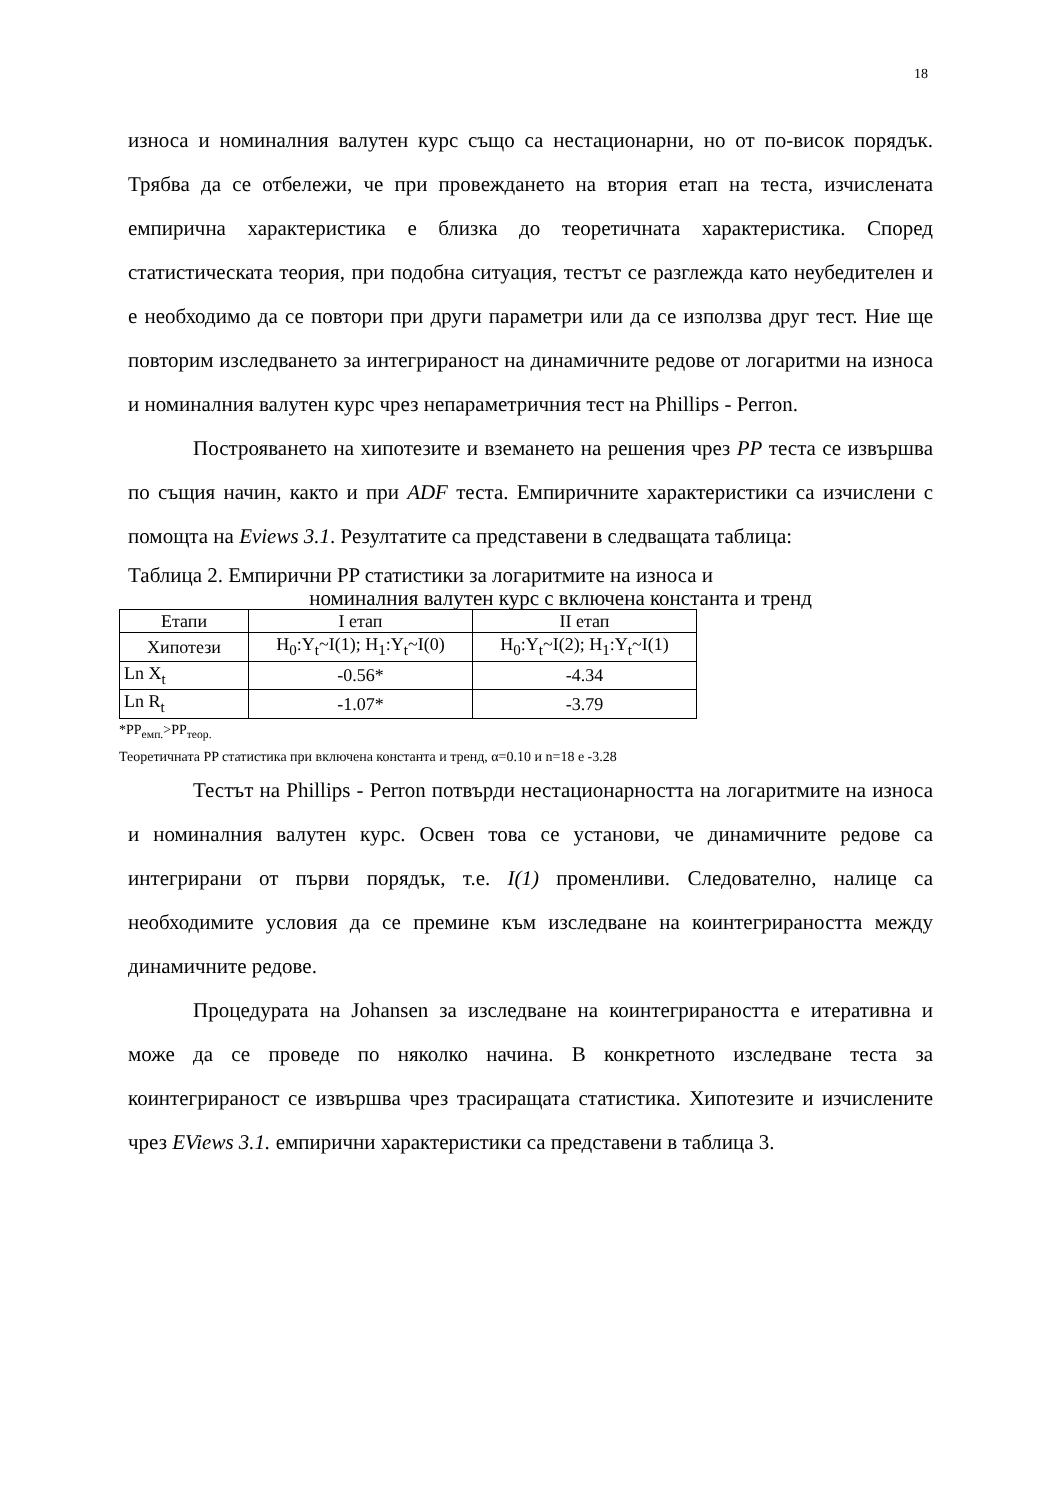18
износа и номиналния валутен курс също са нестационарни, но от по-висок порядък. Трябва да се отбележи, че при провеждането на втория етап на теста, изчислената емпирична характеристика е близка до теоретичната характеристика. Според статистическата теория, при подобна ситуация, тестът се разглежда като неубедителен и е необходимо да се повтори при други параметри или да се използва друг тест. Ние ще повторим изследването за интегрираност на динамичните редове от логаритми на износа и номиналния валутен курс чрез непараметричния тест на Phillips - Perron.
Построяването на хипотезите и вземането на решения чрез PP теста се извършва по същия начин, както и при ADF теста. Емпиричните характеристики са изчислени с помощта на Eviews 3.1. Резултатите са представени в следващата таблица:
Таблица 2. Емпирични PP статистики за логаритмите на износа и
номиналния валутен курс с включена константа и тренд
| Етапи | I етап | II етап |
| Хипотези | H<sub>0</sub>:Y<sub>t</sub>~I(1); H<sub>1</sub>:Y<sub>t</sub>~I(0) | H<sub>0</sub>:Y<sub>t</sub>~I(2); H<sub>1</sub>:Y<sub>t</sub>~I(1) |
| Ln X<sub>t</sub> | -0.56* | -4.34 |
| Ln R<sub>t</sub> | -1.07* | -3.79 |
*PP<sub>емп.</sub>>PP<sub>теор.</sub>
Теоретичната PP статистика при включена константа и тренд, α=0.10 и n=18 е -3.28
Тестът на Phillips - Perron потвърди нестационарността на логаритмите на износа и номиналния валутен курс. Освен това се установи, че динамичните редове са интегрирани от първи порядък, т.е. I(1) променливи. Следователно, налице са необходимите условия да се премине към изследване на коинтегрираността между динамичните редове.
Процедурата на Johansen за изследване на коинтегрираността е итеративна и може да се проведе по няколко начина. В конкретното изследване теста за коинтегрираност се извършва чрез трасиращата статистика. Хипотезите и изчислените чрез EViews 3.1. емпирични характеристики са представени в таблица 3.